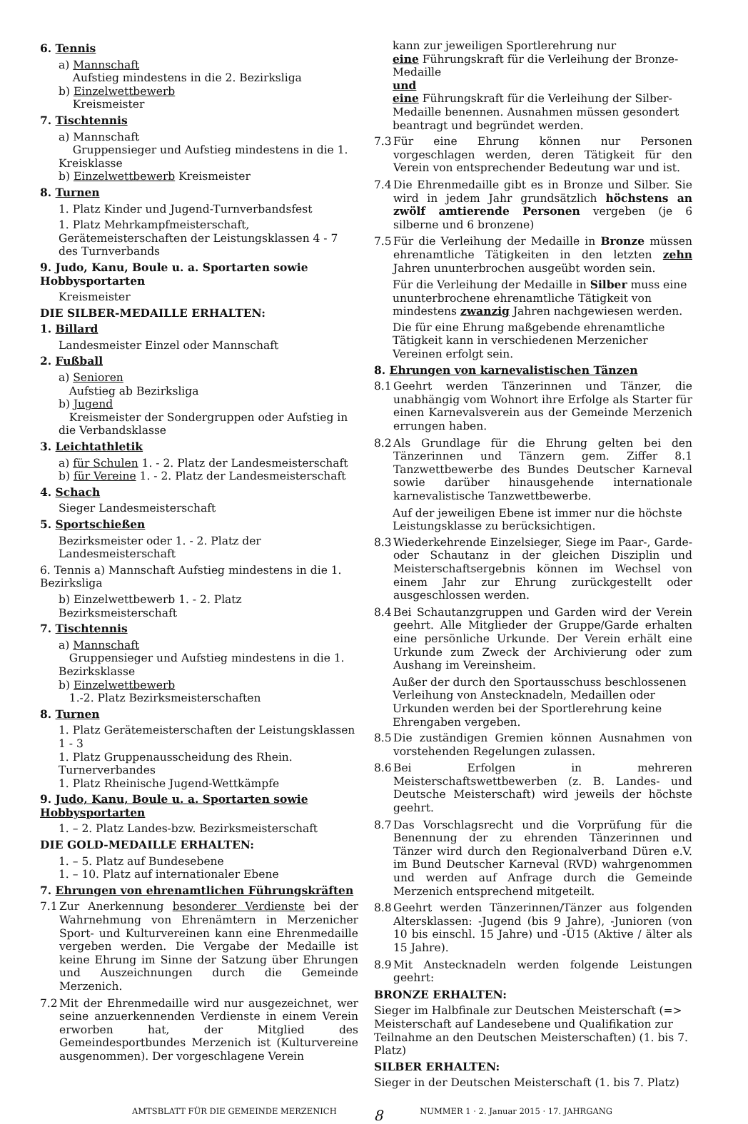6. Tennis
a) Mannschaft
Aufstieg mindestens in die 2. Bezirksliga
b) Einzelwettbewerb
Kreismeister
7. Tischtennis
a) Mannschaft
Gruppensieger und Aufstieg mindestens in die 1. Kreisklasse
b) Einzelwettbewerb Kreismeister
8. Turnen
1. Platz Kinder und Jugend-Turnverbandsfest
1. Platz Mehrkampfmeisterschaft, Gerätemeisterschaften der Leistungsklassen 4 - 7 des Turnverbands
9. Judo, Kanu, Boule u. a. Sportarten sowie Hobbysportarten
Kreismeister
DIE SILBER-MEDAILLE ERHALTEN:
1. Billard
Landesmeister Einzel oder Mannschaft
2. Fußball
a) Senioren
Aufstieg ab Bezirksliga
b) Jugend
Kreismeister der Sondergruppen oder Aufstieg in die Verbandsklasse
3. Leichtathletik
a) für Schulen 1. - 2. Platz der Landesmeisterschaft
b) für Vereine 1. - 2. Platz der Landesmeisterschaft
4. Schach
Sieger Landesmeisterschaft
5. Sportschießen
Bezirksmeister oder 1. - 2. Platz der Landesmeisterschaft
6. Tennis a) Mannschaft Aufstieg mindestens in die 1. Bezirksliga
b) Einzelwettbewerb 1. - 2. Platz Bezirksmeisterschaft
7. Tischtennis
a) Mannschaft
Gruppensieger und Aufstieg mindestens in die 1. Bezirksklasse
b) Einzelwettbewerb
1.-2. Platz Bezirksmeisterschaften
8. Turnen
1. Platz Gerätemeisterschaften der Leistungsklassen 1 - 3
1. Platz Gruppenausscheidung des Rhein. Turnerverbandes
1. Platz Rheinische Jugend-Wettkämpfe
9. Judo, Kanu, Boule u. a. Sportarten sowie Hobbysportarten
1. – 2. Platz Landes-bzw. Bezirksmeisterschaft
DIE GOLD-MEDAILLE ERHALTEN:
1. – 5. Platz auf Bundesebene
1. – 10. Platz auf internationaler Ebene
7. Ehrungen von ehrenamtlichen Führungskräften
7.1 Zur Anerkennung besonderer Verdienste bei der Wahrnehmung von Ehrenämtern in Merzenicher Sport- und Kulturvereinen kann eine Ehrenmedaille vergeben werden. Die Vergabe der Medaille ist keine Ehrung im Sinne der Satzung über Ehrungen und Auszeichnungen durch die Gemeinde Merzenich.
7.2 Mit der Ehrenmedaille wird nur ausgezeichnet, wer seine anzuerkennenden Verdienste in einem Verein erworben hat, der Mitglied des Gemeindesportbundes Merzenich ist (Kulturvereine ausgenommen). Der vorgeschlagene Verein
kann zur jeweiligen Sportlerehrung nur
eine Führungskraft für die Verleihung der Bronze-Medaille
und
eine Führungskraft für die Verleihung der Silber-Medaille benennen. Ausnahmen müssen gesondert beantragt und begründet werden.
7.3 Für eine Ehrung können nur Personen vorgeschlagen werden, deren Tätigkeit für den Verein von entsprechender Bedeutung war und ist.
7.4 Die Ehrenmedaille gibt es in Bronze und Silber. Sie wird in jedem Jahr grundsätzlich höchstens an zwölf amtierende Personen vergeben (je 6 silberne und 6 bronzene)
7.5 Für die Verleihung der Medaille in Bronze müssen ehrenamtliche Tätigkeiten in den letzten zehn Jahren ununterbrochen ausgeübt worden sein.
Für die Verleihung der Medaille in Silber muss eine ununterbrochene ehrenamtliche Tätigkeit von mindestens zwanzig Jahren nachgewiesen werden.
Die für eine Ehrung maßgebende ehrenamtliche Tätigkeit kann in verschiedenen Merzenicher Vereinen erfolgt sein.
8. Ehrungen von karnevalistischen Tänzen
8.1 Geehrt werden Tänzerinnen und Tänzer, die unabhängig vom Wohnort ihre Erfolge als Starter für einen Karnevalsverein aus der Gemeinde Merzenich errungen haben.
8.2 Als Grundlage für die Ehrung gelten bei den Tänzerinnen und Tänzern gem. Ziffer 8.1 Tanzwettbewerbe des Bundes Deutscher Karneval sowie darüber hinausgehende internationale karnevalistische Tanzwettbewerbe.
Auf der jeweiligen Ebene ist immer nur die höchste Leistungsklasse zu berücksichtigen.
8.3 Wiederkehrende Einzelsieger, Siege im Paar-, Garde- oder Schautanz in der gleichen Disziplin und Meisterschaftsergebnis können im Wechsel von einem Jahr zur Ehrung zurückgestellt oder ausgeschlossen werden.
8.4 Bei Schautanzgruppen und Garden wird der Verein geehrt. Alle Mitglieder der Gruppe/Garde erhalten eine persönliche Urkunde. Der Verein erhält eine Urkunde zum Zweck der Archivierung oder zum Aushang im Vereinsheim.
Außer der durch den Sportausschuss beschlossenen Verleihung von Anstecknadeln, Medaillen oder Urkunden werden bei der Sportlerehrung keine Ehrengaben vergeben.
8.5 Die zuständigen Gremien können Ausnahmen von vorstehenden Regelungen zulassen.
8.6 Bei Erfolgen in mehreren Meisterschaftswettbewerben (z. B. Landes- und Deutsche Meisterschaft) wird jeweils der höchste geehrt.
8.7 Das Vorschlagsrecht und die Vorprüfung für die Benennung der zu ehrenden Tänzerinnen und Tänzer wird durch den Regionalverband Düren e.V. im Bund Deutscher Karneval (RVD) wahrgenommen und werden auf Anfrage durch die Gemeinde Merzenich entsprechend mitgeteilt.
8.8 Geehrt werden Tänzerinnen/Tänzer aus folgenden Altersklassen: -Jugend (bis 9 Jahre), -Junioren (von 10 bis einschl. 15 Jahre) und -Ü15 (Aktive / älter als 15 Jahre).
8.9 Mit Anstecknadeln werden folgende Leistungen geehrt:
BRONZE ERHALTEN:
Sieger im Halbfinale zur Deutschen Meisterschaft (=> Meisterschaft auf Landesebene und Qualifikation zur Teilnahme an den Deutschen Meisterschaften) (1. bis 7. Platz)
SILBER ERHALTEN:
Sieger in der Deutschen Meisterschaft (1. bis 7. Platz)
AMTSBLATT FÜR DIE GEMEINDE MERZENICH 8 NUMMER 1 · 2. Januar 2015 · 17. JAHRGANG